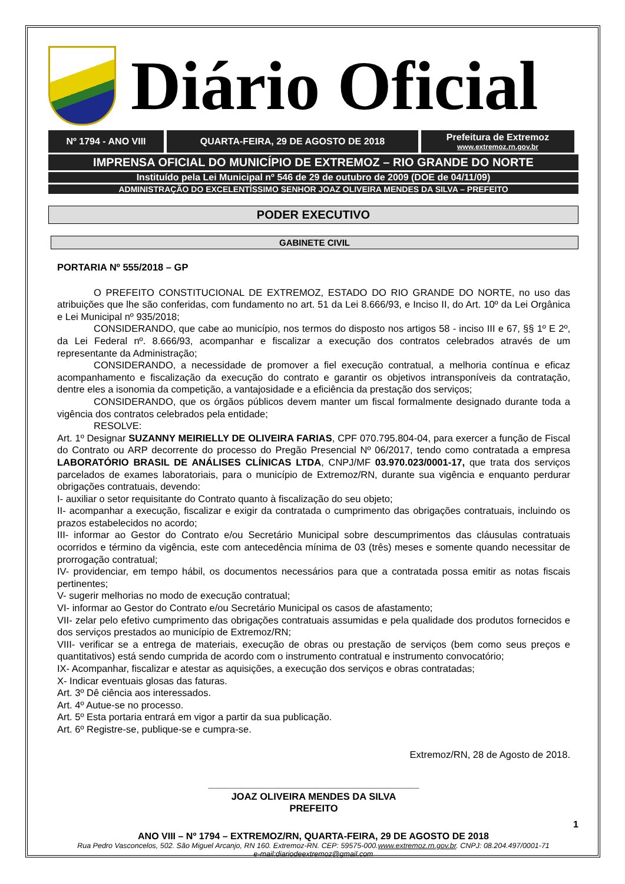Diário Oficial
Nº 1794 - ANO VIII QUARTA-FEIRA, 29 DE AGOSTO DE 2018 Prefeitura de Extremoz
www.extremoz.rn.gov.br
IMPRENSA OFICIAL DO MUNICÍPIO DE EXTREMOZ – RIO GRANDE DO NORTE
Instituído pela Lei Municipal nº 546 de 29 de outubro de 2009 (DOE de 04/11/09)
ADMINISTRAÇÃO DO EXCELENTÍSSIMO SENHOR JOAZ OLIVEIRA MENDES DA SILVA – PREFEITO
PODER EXECUTIVO
GABINETE CIVIL
PORTARIA Nº 555/2018 – GP
O PREFEITO CONSTITUCIONAL DE EXTREMOZ, ESTADO DO RIO GRANDE DO NORTE, no uso das atribuições que lhe são conferidas, com fundamento no art. 51 da Lei 8.666/93, e Inciso II, do Art. 10º da Lei Orgânica e Lei Municipal nº 935/2018;
CONSIDERANDO, que cabe ao município, nos termos do disposto nos artigos 58 - inciso III e 67, §§ 1º E 2º, da Lei Federal nº. 8.666/93, acompanhar e fiscalizar a execução dos contratos celebrados através de um representante da Administração;
CONSIDERANDO, a necessidade de promover a fiel execução contratual, a melhoria contínua e eficaz acompanhamento e fiscalização da execução do contrato e garantir os objetivos intransponíveis da contratação, dentre eles a isonomia da competição, a vantajosidade e a eficiência da prestação dos serviços;
CONSIDERANDO, que os órgãos públicos devem manter um fiscal formalmente designado durante toda a vigência dos contratos celebrados pela entidade;
RESOLVE:
Art. 1º Designar SUZANNY MEIRIELLY DE OLIVEIRA FARIAS, CPF 070.795.804-04, para exercer a função de Fiscal do Contrato ou ARP decorrente do processo do Pregão Presencial Nº 06/2017, tendo como contratada a empresa LABORATÓRIO BRASIL DE ANÁLISES CLÍNICAS LTDA, CNPJ/MF 03.970.023/0001-17, que trata dos serviços parcelados de exames laboratoriais, para o município de Extremoz/RN, durante sua vigência e enquanto perdurar obrigações contratuais, devendo:
I- auxiliar o setor requisitante do Contrato quanto à fiscalização do seu objeto;
II- acompanhar a execução, fiscalizar e exigir da contratada o cumprimento das obrigações contratuais, incluindo os prazos estabelecidos no acordo;
III- informar ao Gestor do Contrato e/ou Secretário Municipal sobre descumprimentos das cláusulas contratuais ocorridos e término da vigência, este com antecedência mínima de 03 (três) meses e somente quando necessitar de prorrogação contratual;
IV- providenciar, em tempo hábil, os documentos necessários para que a contratada possa emitir as notas fiscais pertinentes;
V- sugerir melhorias no modo de execução contratual;
VI- informar ao Gestor do Contrato e/ou Secretário Municipal os casos de afastamento;
VII- zelar pelo efetivo cumprimento das obrigações contratuais assumidas e pela qualidade dos produtos fornecidos e dos serviços prestados ao município de Extremoz/RN;
VIII- verificar se a entrega de materiais, execução de obras ou prestação de serviços (bem como seus preços e quantitativos) está sendo cumprida de acordo com o instrumento contratual e instrumento convocatório;
IX- Acompanhar, fiscalizar e atestar as aquisições, a execução dos serviços e obras contratadas;
X- Indicar eventuais glosas das faturas.
Art. 3º Dê ciência aos interessados.
Art. 4º Autue-se no processo.
Art. 5º Esta portaria entrará em vigor a partir da sua publicação.
Art. 6º Registre-se, publique-se e cumpra-se.
Extremoz/RN, 28 de Agosto de 2018.
_______________________________________
JOAZ OLIVEIRA MENDES DA SILVA
PREFEITO
1
ANO VIII – Nº 1794 – EXTREMOZ/RN, QUARTA-FEIRA, 29 DE AGOSTO DE 2018
Rua Pedro Vasconcelos, 502. São Miguel Arcanjo, RN 160. Extremoz-RN. CEP: 59575-000.www.extremoz.rn.gov.br. CNPJ: 08.204.497/0001-71
e-mail:diariodeextremoz@gmail.com